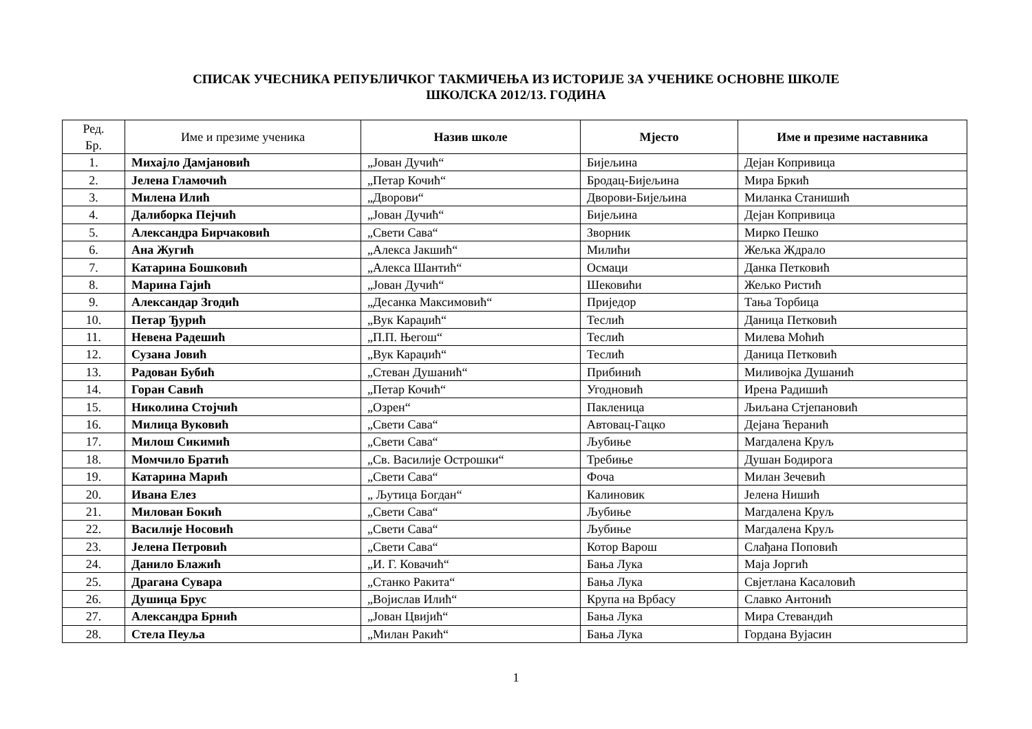СПИСАК УЧЕСНИКА РЕПУБЛИЧКОГ ТАКМИЧЕЊА ИЗ ИСТОРИЈЕ ЗА УЧЕНИКЕ ОСНОВНЕ ШКОЛЕ
ШКОЛСКА 2012/13. ГОДИНА
| Ред. Бр. | Име и презиме ученика | Назив школе | Мјесто | Име и презиме наставника |
| --- | --- | --- | --- | --- |
| 1. | Михајло Дамјановић | „Јован Дучић“ | Бијељина | Дејан Копривица |
| 2. | Јелена Гламочић | „Петар Кочић“ | Бродац-Бијељина | Мира Бркић |
| 3. | Милена Илић | „Дворови“ | Дворови-Бијељина | Миланка Станишић |
| 4. | Далиборка Пејчић | „Јован Дучић“ | Бијељина | Дејан Копривица |
| 5. | Александра Бирчаковић | „Свети Сава“ | Зворник | Мирко Пешко |
| 6. | Ана Жугић | „Алекса Јакшић“ | Милићи | Жељка Ждрало |
| 7. | Катарина Бошковић | „Алекса Шантић“ | Осмаци | Данка Петковић |
| 8. | Марина Гајић | „Јован Дучић“ | Шековићи | Жељко Ристић |
| 9. | Александар Згодић | „Десанка Максимовић“ | Приједор | Тања Торбица |
| 10. | Петар Ђурић | „Вук Караџић“ | Теслић | Даница Петковић |
| 11. | Невена Радешић | „П.П. Његош“ | Теслић | Милева Мoћић |
| 12. | Сузана Јовић | „Вук Караџић“ | Теслић | Даница Петковић |
| 13. | Радован Бубић | „Стеван Душанић“ | Прибинић | Миливојка Душанић |
| 14. | Горан Савић | „Петар Кочић“ | Угодновић | Ирена Радишић |
| 15. | Николина Стојчић | „Озрен“ | Пакленица | Љиљана Стјепановић |
| 16. | Милица Вуковић | „Свети Сава“ | Автовац-Гацко | Дејана Ћеранић |
| 17. | Милош Сикимић | „Свети Сава“ | Љубиње | Магдалена Круљ |
| 18. | Момчило Братић | „Св. Василије Острошки“ | Требиње | Душан Бодирога |
| 19. | Катарина Марић | „Свети Сава“ | Фоча | Милан Зечевић |
| 20. | Ивана Елез | „ Љутица Богдан“ | Калиновик | Јелена Нишић |
| 21. | Милован Бокић | „Свети Сава“ | Љубиње | Магдалена Круљ |
| 22. | Василије Носовић | „Свети Сава“ | Љубиње | Магдалена Круљ |
| 23. | Јелена Петровић | „Свети Сава“ | Котор Варош | Слађана Поповић |
| 24. | Данило Блажић | „И. Г. Ковачић“ | Бања Лука | Маја Јоргић |
| 25. | Драгана Сувара | „Станко Ракита“ | Бања Лука | Свјетлана Касаловић |
| 26. | Душица Брус | „Војислав Илић“ | Крупа на Врбасу | Славко Антонић |
| 27. | Александра Брнић | „Јован Цвијић“ | Бања Лука | Мира Стевандић |
| 28. | Стела Пеуља | „Милан Ракић“ | Бања Лука | Гордана Вујасин |
1